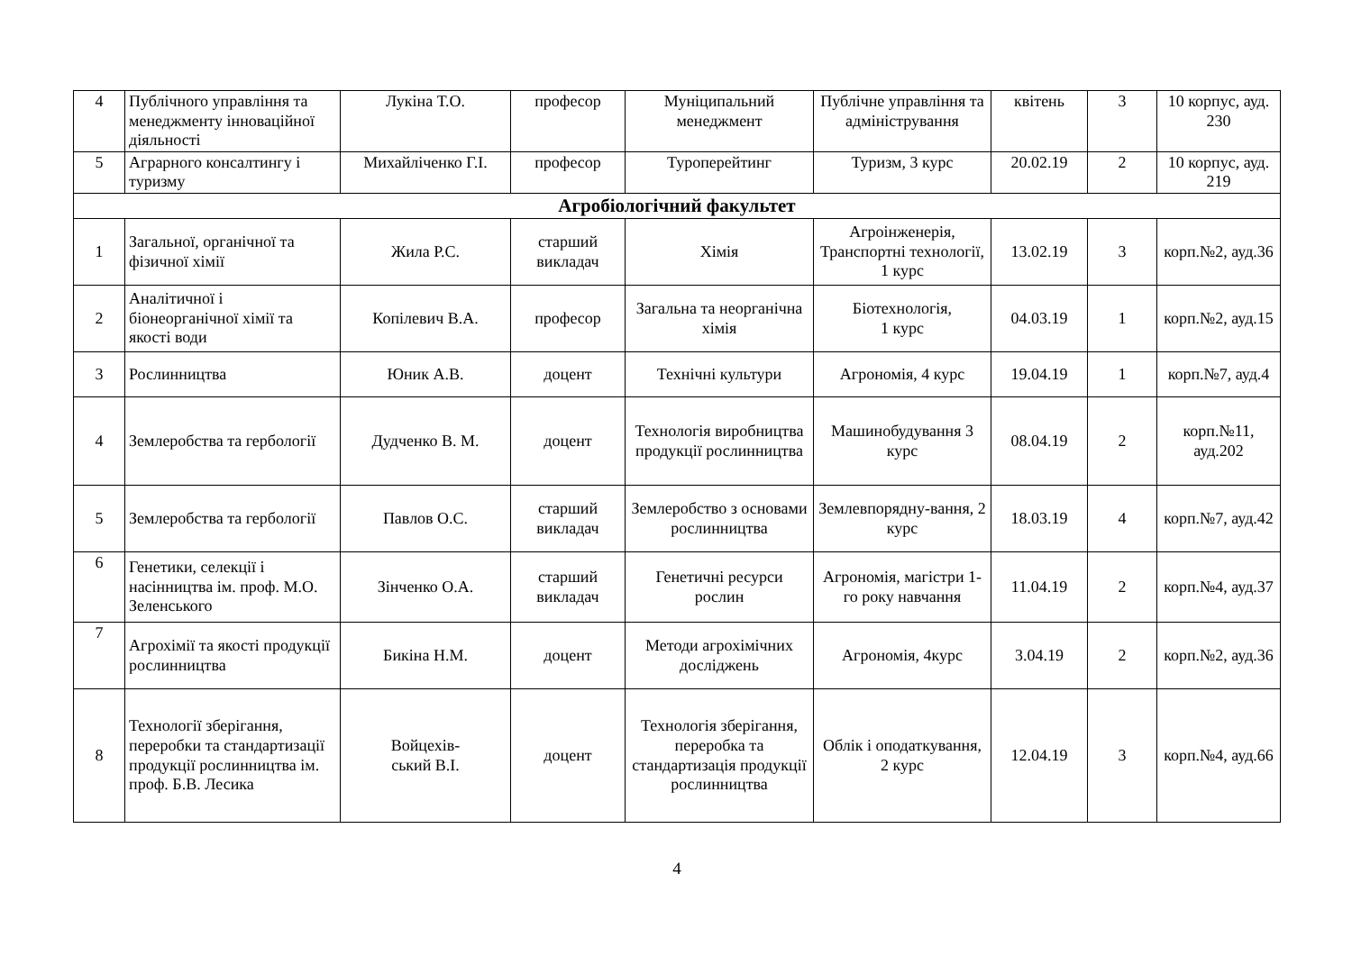| 4 | Публічного управління та менеджменту інноваційної діяльності | Лукіна Т.О. | професор | Муніципальний менеджмент | Публічне управління та адміністрування | квітень | 3 | 10 корпус, ауд. 230 |
| 5 | Аграрного консалтингу і туризму | Михайліченко Г.І. | професор | Туроперейтинг | Туризм, 3 курс | 20.02.19 | 2 | 10 корпус, ауд. 219 |
| Агробіологічний факультет | | | | | | | | |
| 1 | Загальної, органічної та фізичної хімії | Жила Р.С. | старший викладач | Хімія | Агроінженерія, Транспортні технології, 1 курс | 13.02.19 | 3 | корп.№2, ауд.36 |
| 2 | Аналітичної і біонеорганічної хімії та якості води | Копілевич В.А. | професор | Загальна та неорганічна хімія | Біотехнологія, 1 курс | 04.03.19 | 1 | корп.№2, ауд.15 |
| 3 | Рослинництва | Юник А.В. | доцент | Технічні культури | Агрономія, 4 курс | 19.04.19 | 1 | корп.№7, ауд.4 |
| 4 | Землеробства та гербології | Дудченко В. М. | доцент | Технологія виробництва продукції рослинництва | Машинобудування 3 курс | 08.04.19 | 2 | корп.№11, ауд.202 |
| 5 | Землеробства та гербології | Павлов О.С. | старший викладач | Землеробство з основами рослинництва | Землевпорядну-вання, 2 курс | 18.03.19 | 4 | корп.№7, ауд.42 |
| 6 | Генетики, селекції і насінництва ім. проф. М.О. Зеленського | Зінченко О.А. | старший викладач | Генетичні ресурси рослин | Агрономія, магістри 1-го року навчання | 11.04.19 | 2 | корп.№4, ауд.37 |
| 7 | Агрохімії та якості продукції рослинництва | Бикіна Н.М. | доцент | Методи агрохімічних досліджень | Агрономія, 4курс | 3.04.19 | 2 | корп.№2, ауд.36 |
| 8 | Технології зберігання, переробки та стандартизації продукції рослинництва ім. проф. Б.В. Лесика | Войцехів- ський В.І. | доцент | Технологія зберігання, переробка та стандартизація продукції рослинництва | Облік і оподаткування, 2 курс | 12.04.19 | 3 | корп.№4, ауд.66 |
4